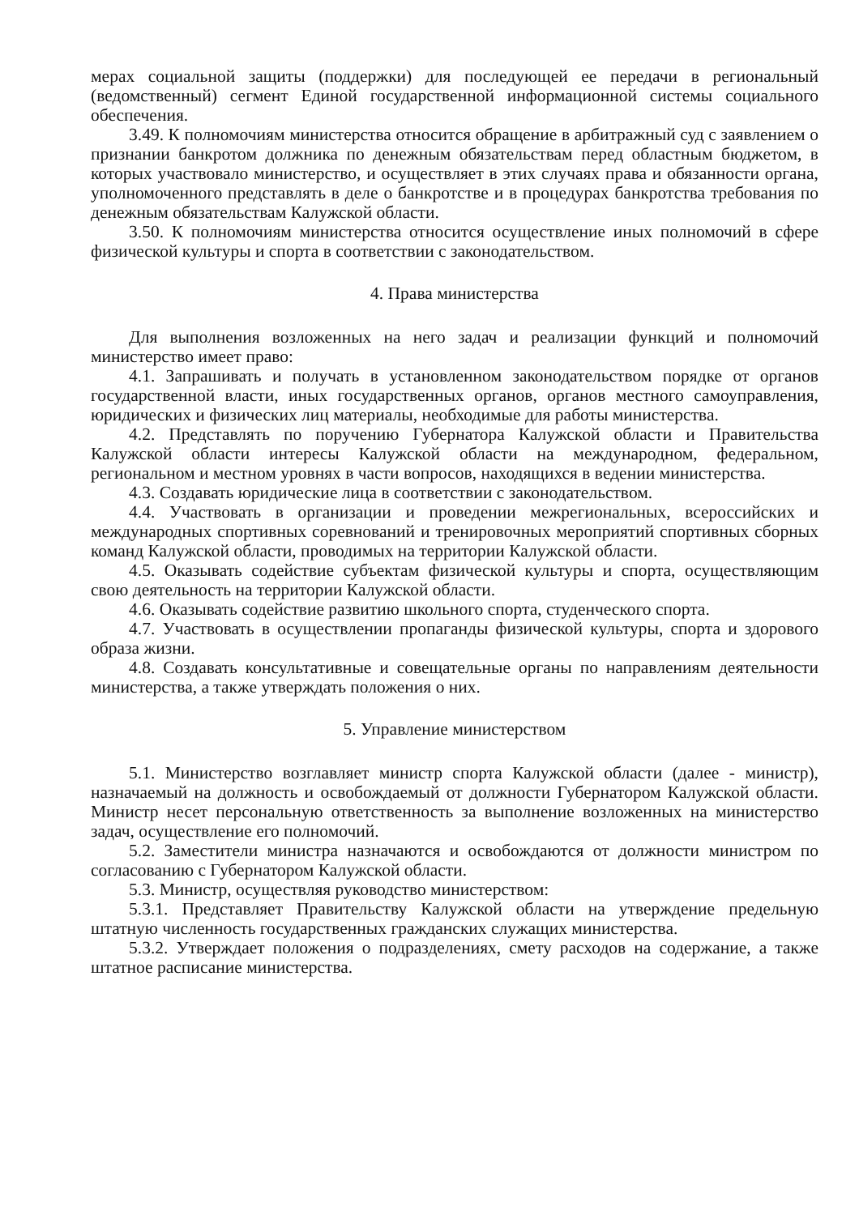мерах социальной защиты (поддержки) для последующей ее передачи в региональный (ведомственный) сегмент Единой государственной информационной системы социального обеспечения.
3.49. К полномочиям министерства относится обращение в арбитражный суд с заявлением о признании банкротом должника по денежным обязательствам перед областным бюджетом, в которых участвовало министерство, и осуществляет в этих случаях права и обязанности органа, уполномоченного представлять в деле о банкротстве и в процедурах банкротства требования по денежным обязательствам Калужской области.
3.50. К полномочиям министерства относится осуществление иных полномочий в сфере физической культуры и спорта в соответствии с законодательством.
4. Права министерства
Для выполнения возложенных на него задач и реализации функций и полномочий министерство имеет право:
4.1. Запрашивать и получать в установленном законодательством порядке от органов государственной власти, иных государственных органов, органов местного самоуправления, юридических и физических лиц материалы, необходимые для работы министерства.
4.2. Представлять по поручению Губернатора Калужской области и Правительства Калужской области интересы Калужской области на международном, федеральном, региональном и местном уровнях в части вопросов, находящихся в ведении министерства.
4.3. Создавать юридические лица в соответствии с законодательством.
4.4. Участвовать в организации и проведении межрегиональных, всероссийских и международных спортивных соревнований и тренировочных мероприятий спортивных сборных команд Калужской области, проводимых на территории Калужской области.
4.5. Оказывать содействие субъектам физической культуры и спорта, осуществляющим свою деятельность на территории Калужской области.
4.6. Оказывать содействие развитию школьного спорта, студенческого спорта.
4.7. Участвовать в осуществлении пропаганды физической культуры, спорта и здорового образа жизни.
4.8. Создавать консультативные и совещательные органы по направлениям деятельности министерства, а также утверждать положения о них.
5. Управление министерством
5.1. Министерство возглавляет министр спорта Калужской области (далее - министр), назначаемый на должность и освобождаемый от должности Губернатором Калужской области. Министр несет персональную ответственность за выполнение возложенных на министерство задач, осуществление его полномочий.
5.2. Заместители министра назначаются и освобождаются от должности министром по согласованию с Губернатором Калужской области.
5.3. Министр, осуществляя руководство министерством:
5.3.1. Представляет Правительству Калужской области на утверждение предельную штатную численность государственных гражданских служащих министерства.
5.3.2. Утверждает положения о подразделениях, смету расходов на содержание, а также штатное расписание министерства.